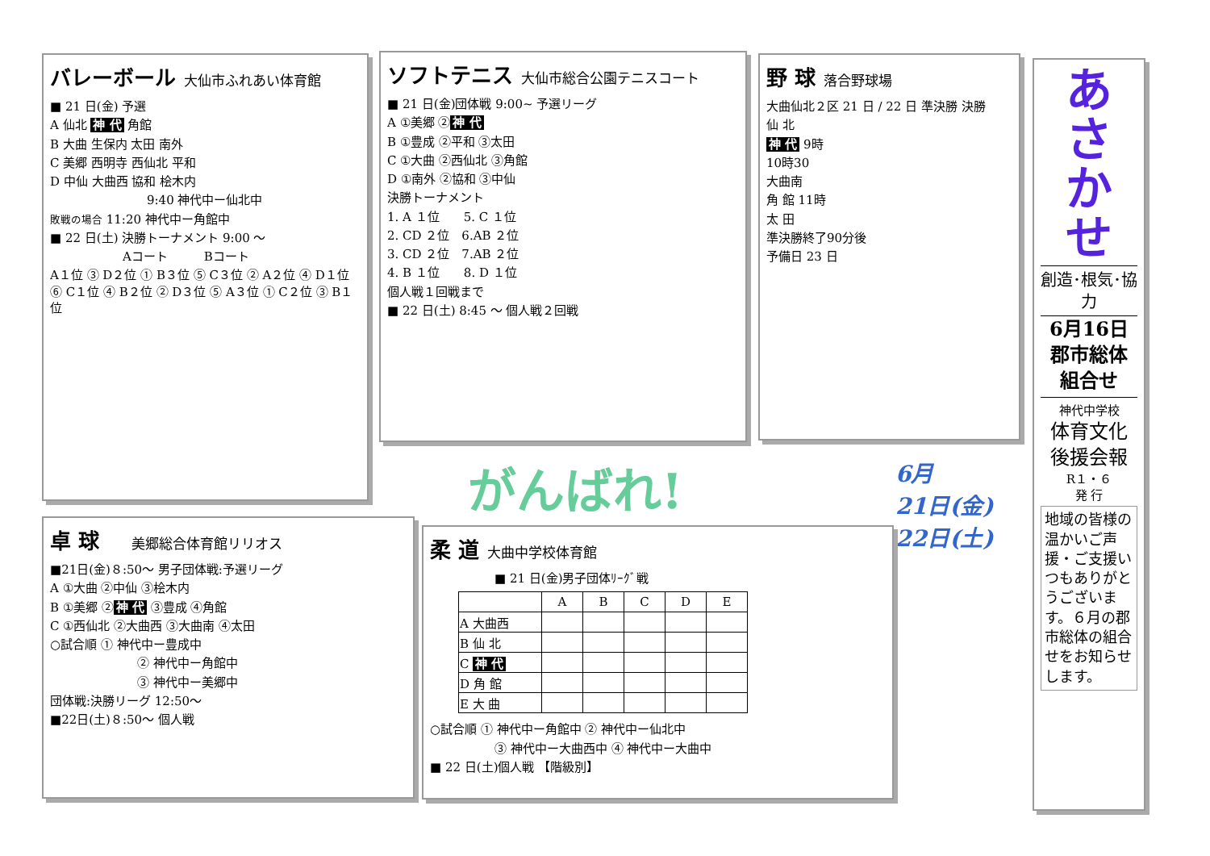バレーボール
大仙市ふれあい体育館
■ 21 日(金) 予選
A 仙北 神 代 角館
B 大曲 生保内 太田 南外
C 美郷 西明寺 西仙北 平和
D 中仙 大曲西 協和 桧木内
9:40 神代中ー仙北中
敗戦の場合 11:20 神代中ー角館中
■ 22 日(土) 決勝トーナメント 9:00 ～
Aコート　　　Bコート
A１位 ③ D２位 ① B３位 ⑤ C３位 ② A２位 ④ D１位 ⑥ C１位 ④ B２位 ② D３位 ⑤ A３位 ① C２位 ③ B１位
ソフトテニス
大仙市総合公園テニスコート
■ 21 日(金)団体戦 9:00~ 予選リーグ
A ①美郷 ② 神 代
B ①豊成 ②平和 ③太田
C ①大曲 ②西仙北 ③角館
D ①南外 ②協和 ③中仙
決勝トーナメント
1. A １位　　5. C １位
2. CD ２位　6.AB ２位
3. CD ２位　7.AB ２位
4. B １位　　8. D １位
個人戦１回戦まで
■ 22 日(土) 8:45 ～ 個人戦２回戦
野 球
落合野球場
大曲仙北２区 21 日 / 22 日 準決勝 決勝
仙 北
神 代 9時
10時30
大曲南
角 館 11時
太 田
準決勝終了90分後
予備日 23 日
あ
さ
か
せ
創造･根気･協力
6月16日
郡市総体
組合せ
神代中学校
体育文化
後援会報
R１・６
発 行
地域の皆様の温かいご声援・ご支援いつもありがとうございます。６月の郡市総体の組合せをお知らせします。
がんばれ!
6月
21日(金)
22日(土)
卓 球
美郷総合体育館リリオス
■21日(金)８:50～ 男子団体戦:予選リーグ
A ①大曲 ②中仙 ③桧木内
B ①美郷 ② 神 代 ③豊成 ④角館
C ①西仙北 ②大曲西 ③大曲南 ④太田
○試合順 ① 神代中ー豊成中
② 神代中ー角館中
③ 神代中ー美郷中
団体戦:決勝リーグ 12:50～
■22日(土)８:50～ 個人戦
柔 道
大曲中学校体育館
■ 21 日(金)男子団体ﾘｰｸﾞ戦
| | A | B | C | D | E |
| --- | --- | --- | --- | --- | --- |
| A 大曲西 | | | | | |
| B 仙 北 | | | | | |
| C 神 代 | | | | | |
| D 角 館 | | | | | |
| E 大 曲 | | | | | |
○試合順 ① 神代中ー角館中 ② 神代中ー仙北中
③ 神代中ー大曲西中 ④ 神代中ー大曲中
■ 22 日(土)個人戦 【階級別】